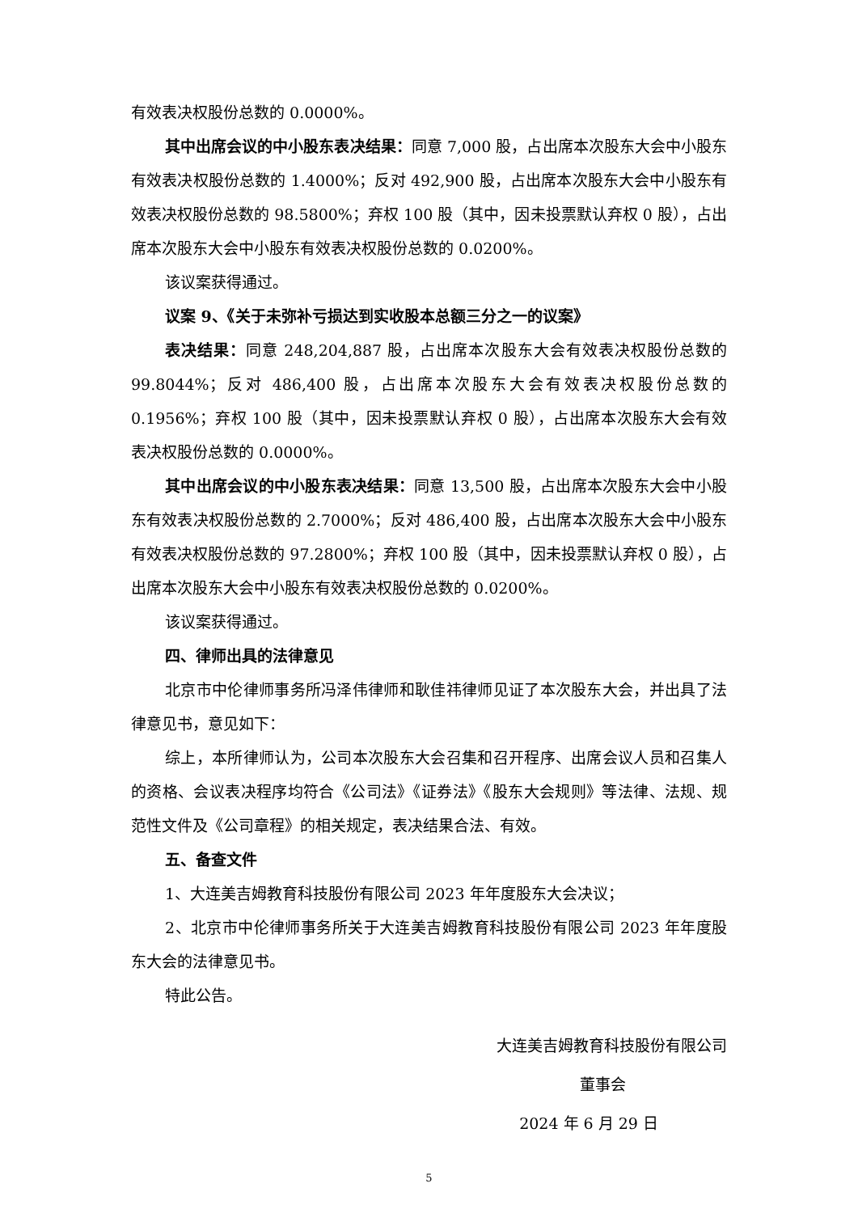有效表决权股份总数的 0.0000%。
其中出席会议的中小股东表决结果：同意 7,000 股，占出席本次股东大会中小股东有效表决权股份总数的 1.4000%；反对 492,900 股，占出席本次股东大会中小股东有效表决权股份总数的 98.5800%；弃权 100 股（其中，因未投票默认弃权 0 股），占出席本次股东大会中小股东有效表决权股份总数的 0.0200%。
该议案获得通过。
议案 9、《关于未弥补亏损达到实收股本总额三分之一的议案》
表决结果：同意 248,204,887 股，占出席本次股东大会有效表决权股份总数的 99.8044%；反对 486,400 股，占出席本次股东大会有效表决权股份总数的 0.1956%；弃权 100 股（其中，因未投票默认弃权 0 股），占出席本次股东大会有效表决权股份总数的 0.0000%。
其中出席会议的中小股东表决结果：同意 13,500 股，占出席本次股东大会中小股东有效表决权股份总数的 2.7000%；反对 486,400 股，占出席本次股东大会中小股东有效表决权股份总数的 97.2800%；弃权 100 股（其中，因未投票默认弃权 0 股），占出席本次股东大会中小股东有效表决权股份总数的 0.0200%。
该议案获得通过。
四、律师出具的法律意见
北京市中伦律师事务所冯泽伟律师和耿佳祎律师见证了本次股东大会，并出具了法律意见书，意见如下：
综上，本所律师认为，公司本次股东大会召集和召开程序、出席会议人员和召集人的资格、会议表决程序均符合《公司法》《证券法》《股东大会规则》等法律、法规、规范性文件及《公司章程》的相关规定，表决结果合法、有效。
五、备查文件
1、大连美吉姆教育科技股份有限公司 2023 年年度股东大会决议；
2、北京市中伦律师事务所关于大连美吉姆教育科技股份有限公司 2023 年年度股东大会的法律意见书。
特此公告。
大连美吉姆教育科技股份有限公司
董事会
2024 年 6 月 29 日
5